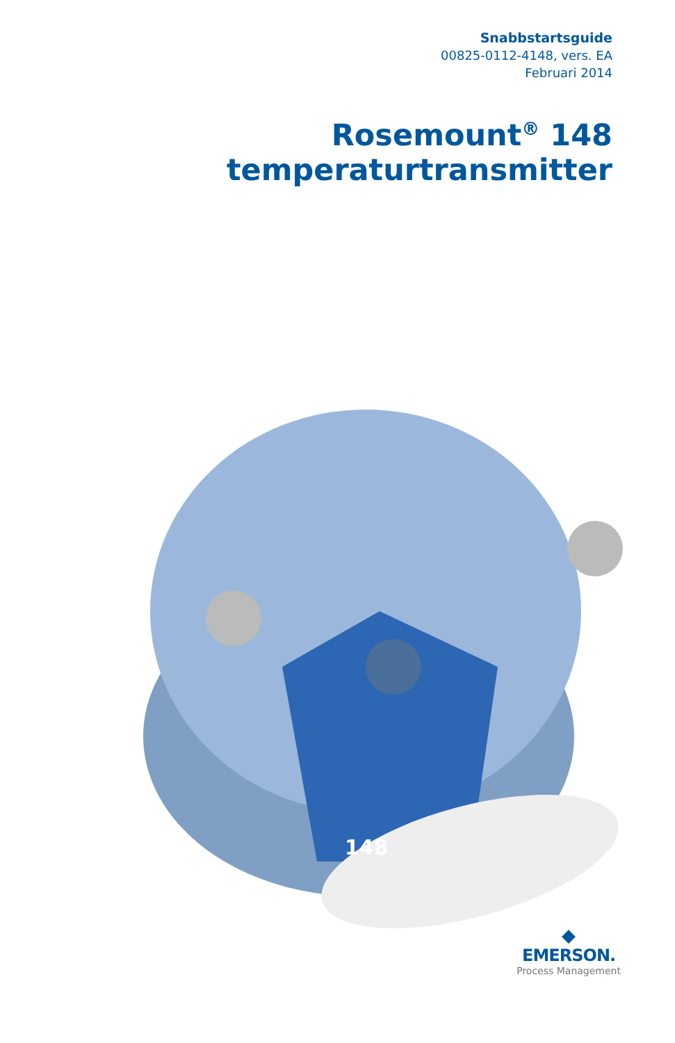Snabbstartsguide
00825-0112-4148, vers. EA
Februari 2014
Rosemount<sup>®</sup> 148 temperaturtransmitter
148
◆
EMERSON.
Process Management